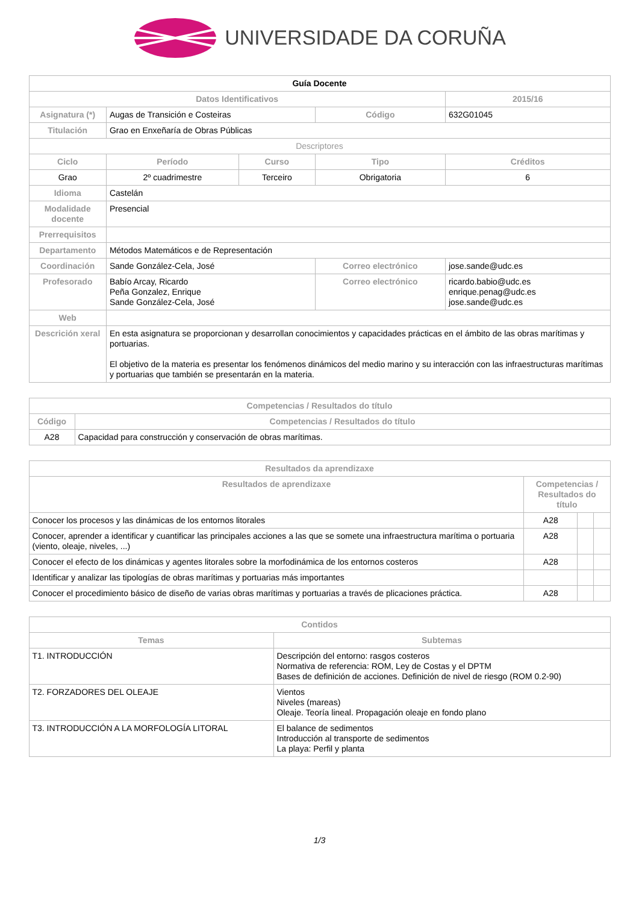UNIVERSIDADE DA CORUÑA
| Guía Docente | | | | |
| --- | --- | --- | --- | --- |
| Datos Identificativos | | | | 2015/16 |
| Asignatura (*) | Augas de Transición e Costeiras | | Código | 632G01045 |
| Titulación | Grao en Enxeñaría de Obras Públicas | | | |
| Descriptores | | | | |
| Ciclo | Período | Curso | Tipo | Créditos |
| Grao | 2º cuadrimestre | Terceiro | Obrigatoria | 6 |
| Idioma | Castelán | | | |
| Modalidade docente | Presencial | | | |
| Prerrequisitos | | | | |
| Departamento | Métodos Matemáticos e de Representación | | | |
| Coordinación | Sande González-Cela, José | | Correo electrónico | jose.sande@udc.es |
| Profesorado | Babío Arcay, Ricardo Peña Gonzalez, Enrique Sande González-Cela, José | | Correo electrónico | ricardo.babio@udc.es enrique.penag@udc.es jose.sande@udc.es |
| Web | | | | |
| Descrición xeral | En esta asignatura se proporcionan y desarrollan conocimientos y capacidades prácticas en el ámbito de las obras marítimas y portuarias. El objetivo de la materia es presentar los fenómenos dinámicos del medio marino y su interacción con las infraestructuras marítimas y portuarias que también se presentarán en la materia. | | | |
| Competencias / Resultados do título | |
| --- | --- |
| Código | Competencias / Resultados do título |
| A28 | Capacidad para construcción y conservación de obras marítimas. |
| Resultados da aprendizaxe | | | |
| --- | --- | --- | --- |
| Resultados de aprendizaxe | Competencias / Resultados do título | | |
| Conocer los procesos y las dinámicas de los entornos litorales | A28 | | |
| Conocer, aprender a identificar y cuantificar las principales acciones a las que se somete una infraestructura marítima o portuaria (viento, oleaje, niveles, ...) | A28 | | |
| Conocer el efecto de los dinámicas y agentes litorales sobre la morfodinámica de los entornos costeros | A28 | | |
| Identificar y analizar las tipologías de obras marítimas y portuarias más importantes | | | |
| Conocer el procedimiento básico de diseño de varias obras marítimas y portuarias a través de plicaciones práctica. | A28 | | |
| Contidos | |
| --- | --- |
| Temas | Subtemas |
| T1. INTRODUCCIÓN | Descripción del entorno: rasgos costeros Normativa de referencia: ROM, Ley de Costas y el DPTM Bases de definición de acciones. Definición de nivel de riesgo (ROM 0.2-90) |
| T2. FORZADORES DEL OLEAJE | Vientos Niveles (mareas) Oleaje. Teoría lineal. Propagación oleaje en fondo plano |
| T3. INTRODUCCIÓN A LA MORFOLOGÍA LITORAL | El balance de sedimentos Introducción al transporte de sedimentos La playa: Perfil y planta |
1/3